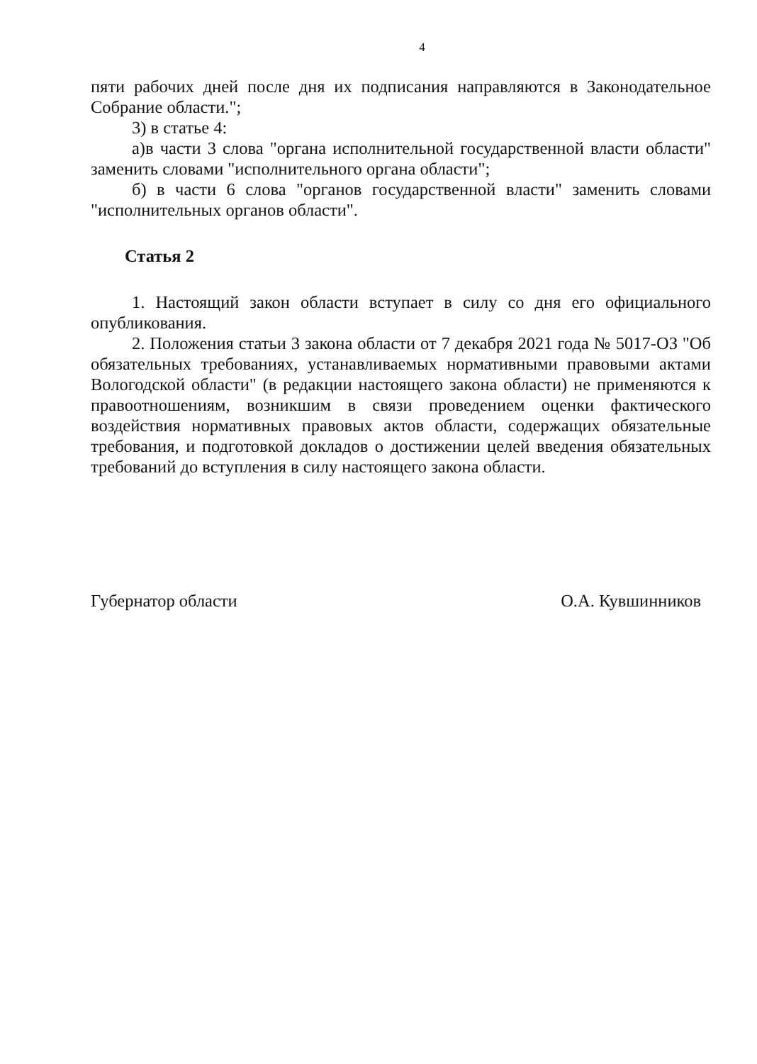4
пяти рабочих дней после дня их подписания направляются в Законодательное Собрание области.";
3) в статье 4:
а)в части 3 слова "органа исполнительной государственной власти области" заменить словами "исполнительного органа области";
б) в части 6 слова "органов государственной власти" заменить словами "исполнительных органов области".
Статья 2
1. Настоящий закон области вступает в силу со дня его официального опубликования.
2. Положения статьи 3 закона области от 7 декабря 2021 года № 5017-ОЗ "Об обязательных требованиях, устанавливаемых нормативными правовыми актами Вологодской области" (в редакции настоящего закона области) не применяются к правоотношениям, возникшим в связи проведением оценки фактического воздействия нормативных правовых актов области, содержащих обязательные требования, и подготовкой докладов о достижении целей введения обязательных требований до вступления в силу настоящего закона области.
Губернатор области О.А. Кувшинников